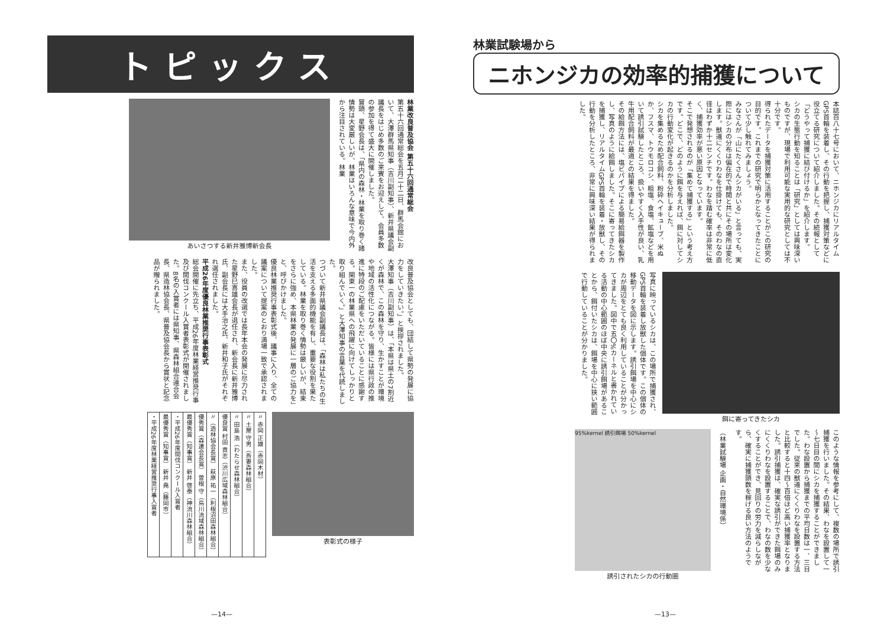トピックス
林業改良普及協会 第五十六回通常総会
第五十六回通常総会を五月二十二日、群馬会館において、大澤群馬県知事（吉川副知事）、新井県議会副議長をはじめ多数のご来賓をお迎えして、会員多数の参加を得て盛大に開催しました。
冒頭、星野会長は、「県内の森林・林業を取り巻く諸情勢は大変厳しいが、林業はいろんな意味で今内外から注目されている。林業
あいさつする新井雅博新会長
改良普及協会としても、団結して県勢の発展に協力をしていきたい。」と挨拶されました。
大澤知事（吉川副知事）は、「本県は県土の7割近くが森林で、この森林を守り、生かすことが環境や地域の活性化につながる。皆様には県行政の推進に特段のご配慮をいただいていることに感謝する。関東一の林業県への飛躍に向けてしっかりと取り組んでいく。」と大澤知事の言葉を代読しました。
つづいて新井県議会副議長は、「森林は私たちの生活を支える多面的機能を有し、重要な役割を果たしている。林業を取り巻く情勢は厳しいが、結束をさらに強め、本県林業の発展に一層のご協力を」と、呼びかけました。
優良林業推奨行事表彰式後、議事に入り、全ての議案について提案のとおり満場一致で承認されました。
また、役員の改選では長年本会の発展に尽力された星野巳喜雄会長が退任され、新会長に新井雅博氏、副会長には大手治之氏、新井和子氏がそれぞれ選任されました。
平成26年度優良林業推奨行事表彰式
総会開催に先立ち、平成26年度林業経営推奨行事及び間伐コンクール入賞者表彰式が開催されました。8名の入賞者には県知事、県森林組合連合会長、県造林協会長、県普及協会長から賞状と記念品が贈られました。
表彰式の様子
| ・平成26年度林業経営推奨行事入賞者 | 最優秀賞（知事賞） 新井 堯（藤岡市） | ・平成26年度間伐コンクール入賞者 | 最優秀賞（知事賞） 新井 啓泰（神流川森林組合） | 優秀賞（森連会長賞） 曽根 守（烏川流域森林組合） | 〃（造林協会長賞） 萩原 祐一（利根沼田森林組合） | 優良賞 村田 貴志（渋川広域森林組合） | 〃 田島 浩（わたらせ森林組合） | 〃 土屋 守男（吾妻森林組合） | 〃 赤岡 正雄（赤岡木材） |
—14—
林業試験場から
ニホンジカの効率的捕獲について
本誌百八十七号において、ニホンジカにリアルタイムGPS首輪を装着し、その行動を把握し、捕獲対策などに役立てる研究について紹介しました。その続報として「どうやって捕獲に結び付けるか」を紹介します。
シカの生態行動を知ることは「研究」としては興味深いものですが、現場で利用可能な実用的な研究としては不十分です。
得られたデータを捕獲対策に活用することがこの研究の目的です。これまでの研究で明らかとなってきたことについて少し触れてみましょう。
みなさんが「山にたくさんシカがいる」と言っても、実際にはシカの分布は偏在的で時間と共にその場所は変化します。獣道にくくりわなを仕掛けても、そのわなの直径はわずか十二センチです。わなを踏む確率は非常に低く、捕獲効率が悪い原因となっています。
そこで発想されるのが「集めて捕獲する」という考え方です。どこで、どのように餌を与えれば、餌に対してシカの行動変化が起きるのかを分析しました。
シカを集めるため配合飼料、粉砕ヘイキューブ、米ぬか、フスマ、トウモロコシ、粗塩、食塩、鉱塩などを用いて誘引試験したところ、扱いやすく入手性が良い、乳牛用配合飼料が最適との結果を得ました。
その給餌方法には、塩ビパイプによる簡易給餌器を製作し、写真のように給餌しました。そこに寄ってきたシカを捕獲し、リアルタイムGPS首輪を装着・放獣し、その行動を分析したところ、非常に興味深い結果が得られました。
餌に寄ってきたシカ
写真に映っているシカは、この場所で捕獲され、GPS首輪を装着し放獣した個体です。この個体の移動データを図に示します。誘引餌場を中心にシカが周辺をとても良く利用していることが分かってきました。図中で五〇%カーネルと書かれている活動の中心範囲のほぼ中央に誘引餌場があることから、餌付いたシカは、餌場を中心に狭い範囲で行動していることが分かりました。
このような情報を参考にして、複数の場所で誘引捕獲を行いました。その結果、わなを設置して一～七日目の間にシカを捕獲することができました。わな設置から捕獲までの平均日数は一．三日でした。従来の獣道にくくりわなを設置する方法と比較すると十四～百倍ほど高い捕獲率となりました。誘引捕獲は、確実な誘引ができた餌場のみにくくりわなを設置することで、わなの数を少なくすることができ、見回りの労力を減らしながら、確実に捕獲頭数を稼げる良い方法のようです。
（林業試験場 企画・自然環境係）
95%kernel 誘引餌場 50%kernel
誘引されたシカの行動圏
—13—